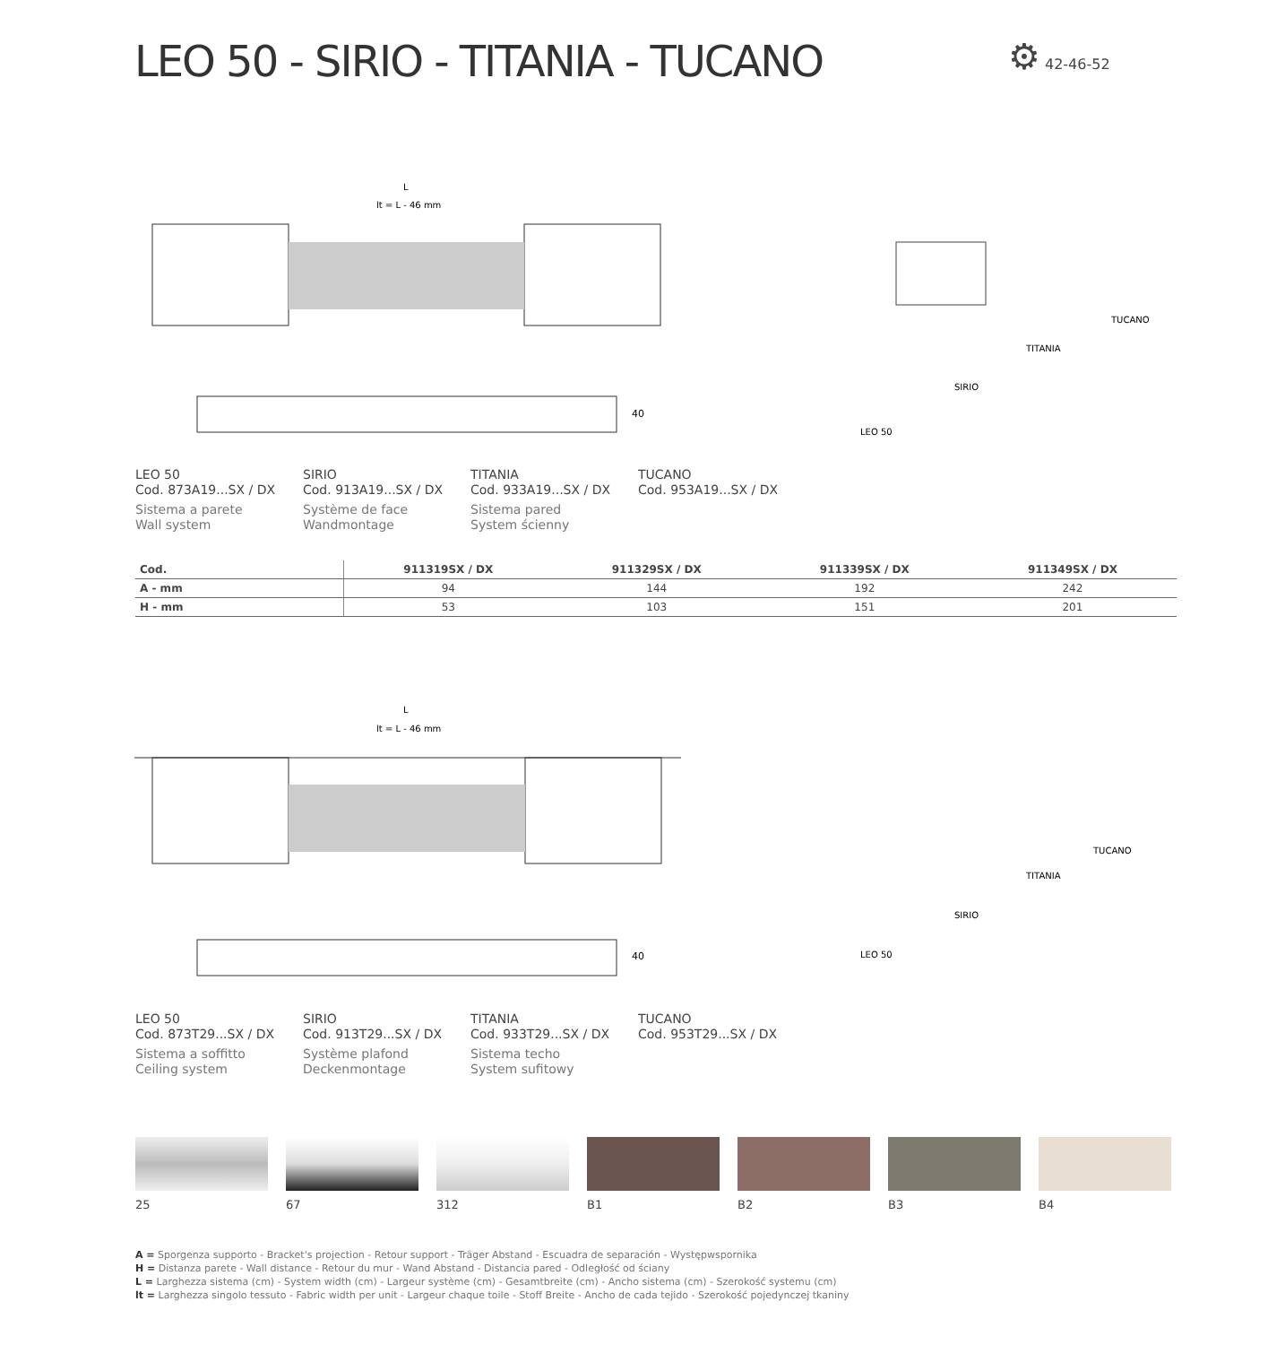LEO 50 - SIRIO - TITANIA - TUCANO
⚙ 42-46-52
L
lt = L - 46 mm
40
TUCANO
TITANIA
SIRIO
LEO 50
LEO 50
Cod. 873A19...SX / DX
Sistema a parete
Wall system
SIRIO
Cod. 913A19...SX / DX
Système de face
Wandmontage
TITANIA
Cod. 933A19...SX / DX
Sistema pared
System ścienny
TUCANO
Cod. 953A19...SX / DX
| Cod. | 911319SX / DX | 911329SX / DX | 911339SX / DX | 911349SX / DX |
| --- | --- | --- | --- | --- |
| A - mm | 94 | 144 | 192 | 242 |
| H - mm | 53 | 103 | 151 | 201 |
L
lt = L - 46 mm
40
TUCANO
TITANIA
SIRIO
LEO 50
LEO 50
Cod. 873T29...SX / DX
Sistema a soffitto
Ceiling system
SIRIO
Cod. 913T29...SX / DX
Système plafond
Deckenmontage
TITANIA
Cod. 933T29...SX / DX
Sistema techo
System sufitowy
TUCANO
Cod. 953T29...SX / DX
25 67 312 B1 B2 B3 B4
A = Sporgenza supporto - Bracket's projection - Retour support - Träger Abstand - Escuadra de separación - Występwspornika
H = Distanza parete - Wall distance - Retour du mur - Wand Abstand - Distancia pared - Odległość od ściany
L = Larghezza sistema (cm) - System width (cm) - Largeur système (cm) - Gesamtbreite (cm) - Ancho sistema (cm) - Szerokość systemu (cm)
lt = Larghezza singolo tessuto - Fabric width per unit - Largeur chaque toile - Stoff Breite - Ancho de cada tejido - Szerokość pojedynczej tkaniny